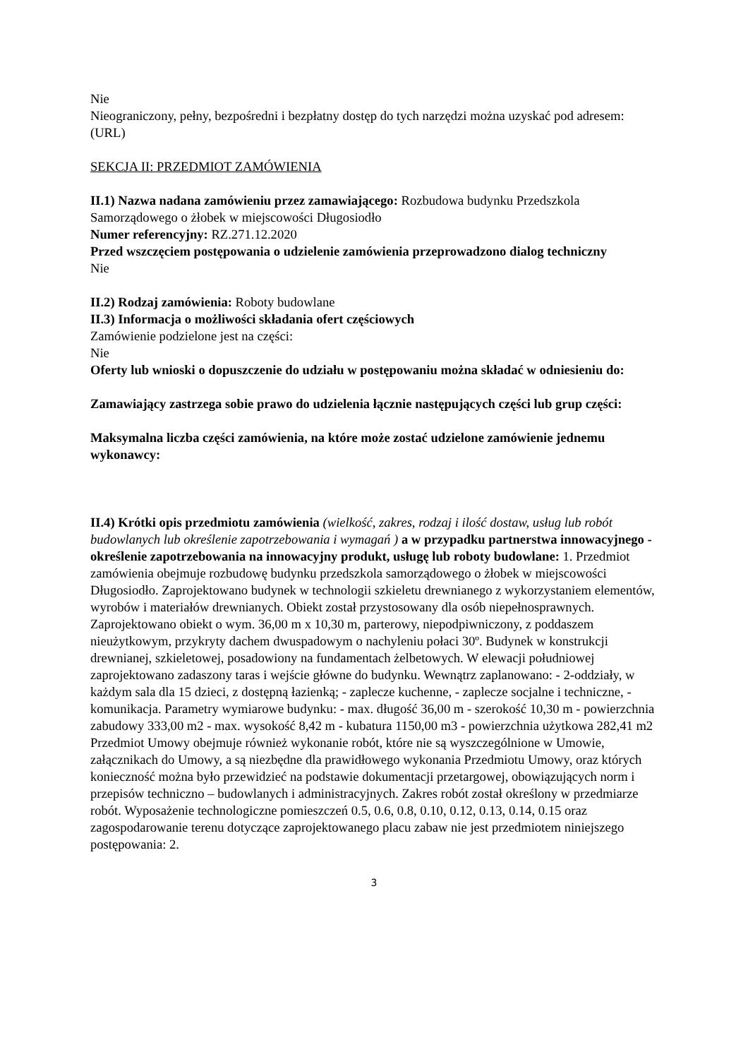Nie
Nieograniczony, pełny, bezpośredni i bezpłatny dostęp do tych narzędzi można uzyskać pod adresem: (URL)
SEKCJA II: PRZEDMIOT ZAMÓWIENIA
II.1) Nazwa nadana zamówieniu przez zamawiającego: Rozbudowa budynku Przedszkola Samorządowego o żłobek w miejscowości Długosiodło
Numer referencyjny: RZ.271.12.2020
Przed wszczęciem postępowania o udzielenie zamówienia przeprowadzono dialog techniczny
Nie
II.2) Rodzaj zamówienia: Roboty budowlane
II.3) Informacja o możliwości składania ofert częściowych
Zamówienie podzielone jest na części:
Nie
Oferty lub wnioski o dopuszczenie do udziału w postępowaniu można składać w odniesieniu do:
Zamawiający zastrzega sobie prawo do udzielenia łącznie następujących części lub grup części:
Maksymalna liczba części zamówienia, na które może zostać udzielone zamówienie jednemu wykonawcy:
II.4) Krótki opis przedmiotu zamówienia (wielkość, zakres, rodzaj i ilość dostaw, usług lub robót budowlanych lub określenie zapotrzebowania i wymagań ) a w przypadku partnerstwa innowacyjnego - określenie zapotrzebowania na innowacyjny produkt, usługę lub roboty budowlane: 1. Przedmiot zamówienia obejmuje rozbudowę budynku przedszkola samorządowego o żłobek w miejscowości Długosiodło. Zaprojektowano budynek w technologii szkieletu drewnianego z wykorzystaniem elementów, wyrobów i materiałów drewnianych. Obiekt został przystosowany dla osób niepełnosprawnych. Zaprojektowano obiekt o wym. 36,00 m x 10,30 m, parterowy, niepodpiwniczony, z poddaszem nieużytkowym, przykryty dachem dwuspadowym o nachyleniu połaci 30º. Budynek w konstrukcji drewnianej, szkieletowej, posadowiony na fundamentach żelbetowych. W elewacji południowej zaprojektowano zadaszony taras i wejście główne do budynku. Wewnątrz zaplanowano: - 2-oddziały, w każdym sala dla 15 dzieci, z dostępną łazienką; - zaplecze kuchenne, - zaplecze socjalne i techniczne, - komunikacja. Parametry wymiarowe budynku: - max. długość 36,00 m - szerokość 10,30 m - powierzchnia zabudowy 333,00 m2 - max. wysokość 8,42 m - kubatura 1150,00 m3 - powierzchnia użytkowa 282,41 m2 Przedmiot Umowy obejmuje również wykonanie robót, które nie są wyszczególnione w Umowie, załącznikach do Umowy, a są niezbędne dla prawidłowego wykonania Przedmiotu Umowy, oraz których konieczność można było przewidzieć na podstawie dokumentacji przetargowej, obowiązujących norm i przepisów techniczno – budowlanych i administracyjnych. Zakres robót został określony w przedmiarze robót. Wyposażenie technologiczne pomieszczeń 0.5, 0.6, 0.8, 0.10, 0.12, 0.13, 0.14, 0.15 oraz zagospodarowanie terenu dotyczące zaprojektowanego placu zabaw nie jest przedmiotem niniejszego postępowania: 2.
3